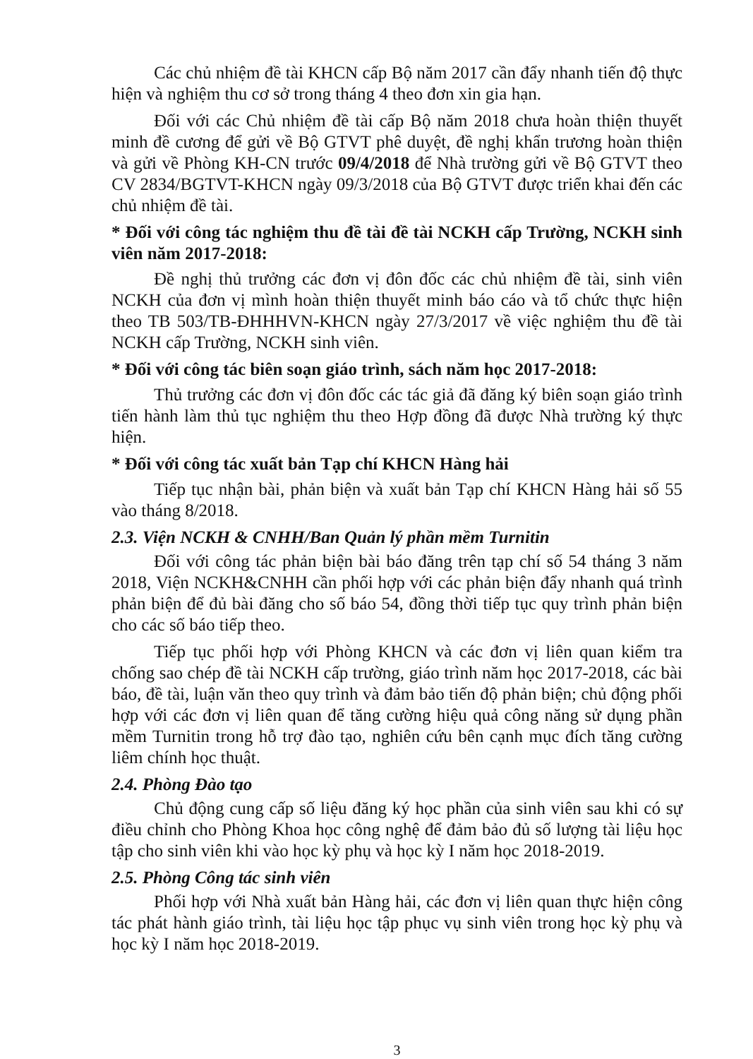Các chủ nhiệm đề tài KHCN cấp Bộ năm 2017 cần đẩy nhanh tiến độ thực hiện và nghiệm thu cơ sở trong tháng 4 theo đơn xin gia hạn.
Đối với các Chủ nhiệm đề tài cấp Bộ năm 2018 chưa hoàn thiện thuyết minh đề cương để gửi về Bộ GTVT phê duyệt, đề nghị khẩn trương hoàn thiện và gửi về Phòng KH-CN trước 09/4/2018 để Nhà trường gửi về Bộ GTVT theo CV 2834/BGTVT-KHCN ngày 09/3/2018 của Bộ GTVT được triển khai đến các chủ nhiệm đề tài.
* Đối với công tác nghiệm thu đề tài đề tài NCKH cấp Trường, NCKH sinh viên năm 2017-2018:
Đề nghị thủ trưởng các đơn vị đôn đốc các chủ nhiệm đề tài, sinh viên NCKH của đơn vị mình hoàn thiện thuyết minh báo cáo và tổ chức thực hiện theo TB 503/TB-ĐHHHVN-KHCN ngày 27/3/2017 về việc nghiệm thu đề tài NCKH cấp Trường, NCKH sinh viên.
* Đối với công tác biên soạn giáo trình, sách năm học 2017-2018:
Thủ trưởng các đơn vị đôn đốc các tác giả đã đăng ký biên soạn giáo trình tiến hành làm thủ tục nghiệm thu theo Hợp đồng đã được Nhà trường ký thực hiện.
* Đối với công tác xuất bản Tạp chí KHCN Hàng hải
Tiếp tục nhận bài, phản biện và xuất bản Tạp chí KHCN Hàng hải số 55 vào tháng 8/2018.
2.3. Viện NCKH & CNHH/Ban Quản lý phần mềm Turnitin
Đối với công tác phản biện bài báo đăng trên tạp chí số 54 tháng 3 năm 2018, Viện NCKH&CNHH cần phối hợp với các phản biện đẩy nhanh quá trình phản biện để đủ bài đăng cho số báo 54, đồng thời tiếp tục quy trình phản biện cho các số báo tiếp theo.
Tiếp tục phối hợp với Phòng KHCN và các đơn vị liên quan kiểm tra chống sao chép đề tài NCKH cấp trường, giáo trình năm học 2017-2018, các bài báo, đề tài, luận văn theo quy trình và đảm bảo tiến độ phản biện; chủ động phối hợp với các đơn vị liên quan để tăng cường hiệu quả công năng sử dụng phần mềm Turnitin trong hỗ trợ đào tạo, nghiên cứu bên cạnh mục đích tăng cường liêm chính học thuật.
2.4. Phòng Đào tạo
Chủ động cung cấp số liệu đăng ký học phần của sinh viên sau khi có sự điều chỉnh cho Phòng Khoa học công nghệ để đảm bảo đủ số lượng tài liệu học tập cho sinh viên khi vào học kỳ phụ và học kỳ I năm học 2018-2019.
2.5. Phòng Công tác sinh viên
Phối hợp với Nhà xuất bản Hàng hải, các đơn vị liên quan thực hiện công tác phát hành giáo trình, tài liệu học tập phục vụ sinh viên trong học kỳ phụ và học kỳ I năm học 2018-2019.
3